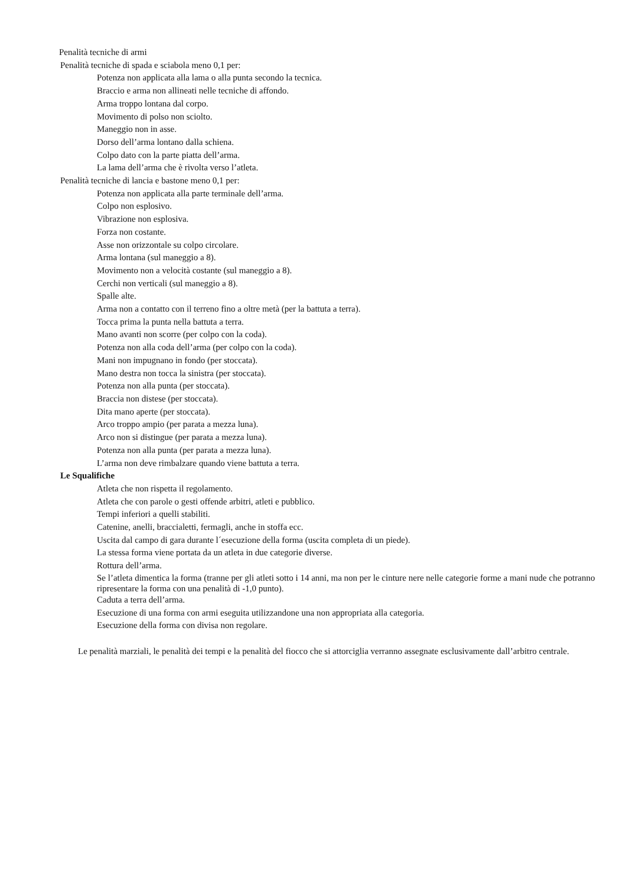Penalità tecniche di armi
Penalità tecniche di spada e sciabola meno 0,1 per:
Potenza non applicata alla lama o alla punta secondo la tecnica.
Braccio e arma non allineati nelle tecniche di affondo.
Arma troppo lontana dal corpo.
Movimento di polso non sciolto.
Maneggio non in asse.
Dorso dell’arma lontano dalla schiena.
Colpo dato con la parte piatta dell’arma.
La lama dell’arma che è rivolta verso l’atleta.
Penalità tecniche di lancia e bastone meno 0,1 per:
Potenza non applicata alla parte terminale dell’arma.
Colpo non esplosivo.
Vibrazione non esplosiva.
Forza non costante.
Asse non orizzontale su colpo circolare.
Arma lontana (sul maneggio a 8).
Movimento non a velocità costante (sul maneggio a 8).
Cerchi non verticali (sul maneggio a 8).
Spalle alte.
Arma non a contatto con il terreno fino a oltre metà (per la battuta a terra).
Tocca prima la punta nella battuta a terra.
Mano avanti non scorre (per colpo con la coda).
Potenza non alla coda dell’arma (per colpo con la coda).
Mani non impugnano in fondo (per stoccata).
Mano destra non tocca la sinistra (per stoccata).
Potenza non alla punta (per stoccata).
Braccia non distese (per stoccata).
Dita mano aperte (per stoccata).
Arco troppo ampio (per parata a mezza luna).
Arco non si distingue (per parata a mezza luna).
Potenza non alla punta (per parata a mezza luna).
L’arma non deve rimbalzare quando viene battuta a terra.
Le Squalifiche
Atleta che non rispetta il regolamento.
Atleta che con parole o gesti offende arbitri, atleti e pubblico.
Tempi inferiori a quelli stabiliti.
Catenine, anelli, braccialetti, fermagli, anche in stoffa ecc.
Uscita dal campo di gara durante l´esecuzione della forma (uscita completa di un piede).
La stessa forma viene portata da un atleta in due categorie diverse.
Rottura dell’arma.
Se l’atleta dimentica la forma (tranne per gli atleti sotto i 14 anni, ma non per le cinture nere nelle categorie forme a mani nude che potranno ripresentare la forma con una penalità di -1,0 punto).
Caduta a terra dell’arma.
Esecuzione di una forma con armi eseguita utilizzandone una non appropriata alla categoria.
Esecuzione della forma con divisa non regolare.
Le penalità marziali, le penalità dei tempi e la penalità del fiocco che si attorciglia verranno assegnate esclusivamente dall’arbitro centrale.